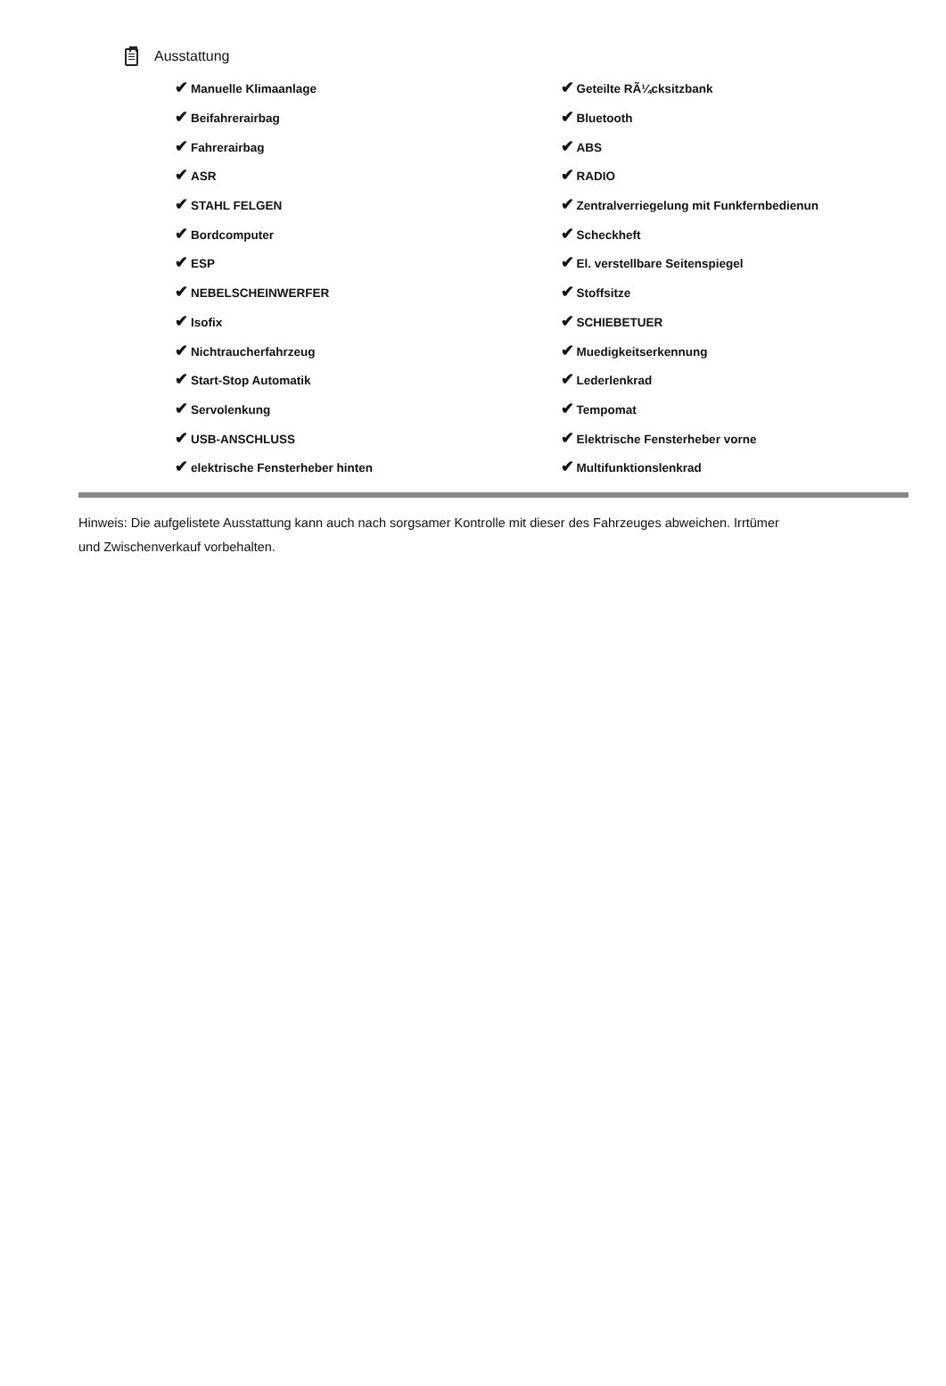Ausstattung
| ✔ Manuelle Klimaanlage | ✔ Geteilte RÃ¼cksitzbank |
| ✔ Beifahrerairbag | ✔ Bluetooth |
| ✔ Fahrerairbag | ✔ ABS |
| ✔ ASR | ✔ RADIO |
| ✔ STAHL FELGEN | ✔ Zentralverriegelung mit Funkfernbedienun |
| ✔ Bordcomputer | ✔ Scheckheft |
| ✔ ESP | ✔ El. verstellbare Seitenspiegel |
| ✔ NEBELSCHEINWERFER | ✔ Stoffsitze |
| ✔ Isofix | ✔ SCHIEBETUER |
| ✔ Nichtraucherfahrzeug | ✔ Muedigkeitserkennung |
| ✔ Start-Stop Automatik | ✔ Lederlenkrad |
| ✔ Servolenkung | ✔ Tempomat |
| ✔ USB-ANSCHLUSS | ✔ Elektrische Fensterheber vorne |
| ✔ elektrische Fensterheber hinten | ✔ Multifunktionslenkrad |
Hinweis: Die aufgelistete Ausstattung kann auch nach sorgsamer Kontrolle mit dieser des Fahrzeuges abweichen. Irrtümer und Zwischenverkauf vorbehalten.